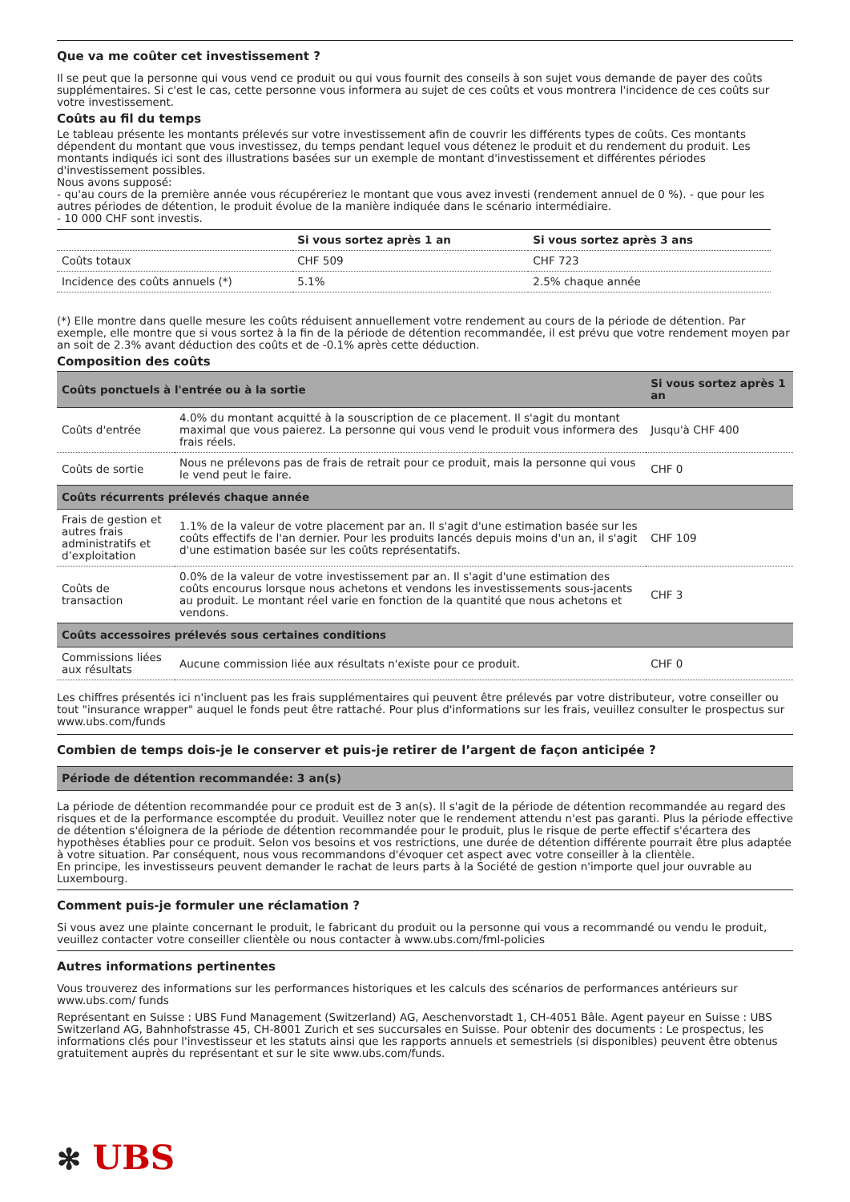Que va me coûter cet investissement ?
Il se peut que la personne qui vous vend ce produit ou qui vous fournit des conseils à son sujet vous demande de payer des coûts supplémentaires. Si c'est le cas, cette personne vous informera au sujet de ces coûts et vous montrera l'incidence de ces coûts sur votre investissement.
Coûts au fil du temps
Le tableau présente les montants prélevés sur votre investissement afin de couvrir les différents types de coûts. Ces montants dépendent du montant que vous investissez, du temps pendant lequel vous détenez le produit et du rendement du produit. Les montants indiqués ici sont des illustrations basées sur un exemple de montant d'investissement et différentes périodes d'investissement possibles.
Nous avons supposé:
- qu'au cours de la première année vous récupéreriez le montant que vous avez investi (rendement annuel de 0 %). - que pour les autres périodes de détention, le produit évolue de la manière indiquée dans le scénario intermédiaire.
- 10 000 CHF sont investis.
| | Si vous sortez après 1 an | Si vous sortez après 3 ans |
| --- | --- | --- |
| Coûts totaux | CHF 509 | CHF 723 |
| Incidence des coûts annuels (*) | 5.1% | 2.5% chaque année |
(*) Elle montre dans quelle mesure les coûts réduisent annuellement votre rendement au cours de la période de détention. Par exemple, elle montre que si vous sortez à la fin de la période de détention recommandée, il est prévu que votre rendement moyen par an soit de 2.3% avant déduction des coûts et de -0.1% après cette déduction.
Composition des coûts
| Coûts ponctuels à l'entrée ou à la sortie | | Si vous sortez après 1 an |
| --- | --- | --- |
| Coûts d'entrée | 4.0% du montant acquitté à la souscription de ce placement. Il s'agit du montant maximal que vous paierez. La personne qui vous vend le produit vous informera des frais réels. | Jusqu'à CHF 400 |
| Coûts de sortie | Nous ne prélevons pas de frais de retrait pour ce produit, mais la personne qui vous le vend peut le faire. | CHF 0 |
| Coûts récurrents prélevés chaque année | | |
| Frais de gestion et autres frais administratifs et d’exploitation | 1.1% de la valeur de votre placement par an. Il s'agit d'une estimation basée sur les coûts effectifs de l'an dernier. Pour les produits lancés depuis moins d'un an, il s'agit d'une estimation basée sur les coûts représentatifs. | CHF 109 |
| Coûts de transaction | 0.0% de la valeur de votre investissement par an. Il s'agit d'une estimation des coûts encourus lorsque nous achetons et vendons les investissements sous-jacents au produit. Le montant réel varie en fonction de la quantité que nous achetons et vendons. | CHF 3 |
| Coûts accessoires prélevés sous certaines conditions | | |
| Commissions liées aux résultats | Aucune commission liée aux résultats n'existe pour ce produit. | CHF 0 |
Les chiffres présentés ici n'incluent pas les frais supplémentaires qui peuvent être prélevés par votre distributeur, votre conseiller ou tout "insurance wrapper" auquel le fonds peut être rattaché. Pour plus d'informations sur les frais, veuillez consulter le prospectus sur www.ubs.com/funds
Combien de temps dois-je le conserver et puis-je retirer de l’argent de façon anticipée ?
Période de détention recommandée: 3 an(s)
La période de détention recommandée pour ce produit est de 3 an(s). Il s'agit de la période de détention recommandée au regard des risques et de la performance escomptée du produit. Veuillez noter que le rendement attendu n'est pas garanti. Plus la période effective de détention s'éloignera de la période de détention recommandée pour le produit, plus le risque de perte effectif s'écartera des hypothèses établies pour ce produit. Selon vos besoins et vos restrictions, une durée de détention différente pourrait être plus adaptée à votre situation. Par conséquent, nous vous recommandons d'évoquer cet aspect avec votre conseiller à la clientèle.
En principe, les investisseurs peuvent demander le rachat de leurs parts à la Société de gestion n'importe quel jour ouvrable au Luxembourg.
Comment puis-je formuler une réclamation ?
Si vous avez une plainte concernant le produit, le fabricant du produit ou la personne qui vous a recommandé ou vendu le produit, veuillez contacter votre conseiller clientèle ou nous contacter à www.ubs.com/fml-policies
Autres informations pertinentes
Vous trouverez des informations sur les performances historiques et les calculs des scénarios de performances antérieurs sur www.ubs.com/ funds
Représentant en Suisse : UBS Fund Management (Switzerland) AG, Aeschenvorstadt 1, CH-4051 Bâle. Agent payeur en Suisse : UBS Switzerland AG, Bahnhofstrasse 45, CH-8001 Zurich et ses succursales en Suisse. Pour obtenir des documents : Le prospectus, les informations clés pour l'investisseur et les statuts ainsi que les rapports annuels et semestriels (si disponibles) peuvent être obtenus gratuitement auprès du représentant et sur le site www.ubs.com/funds.
✻ UBS